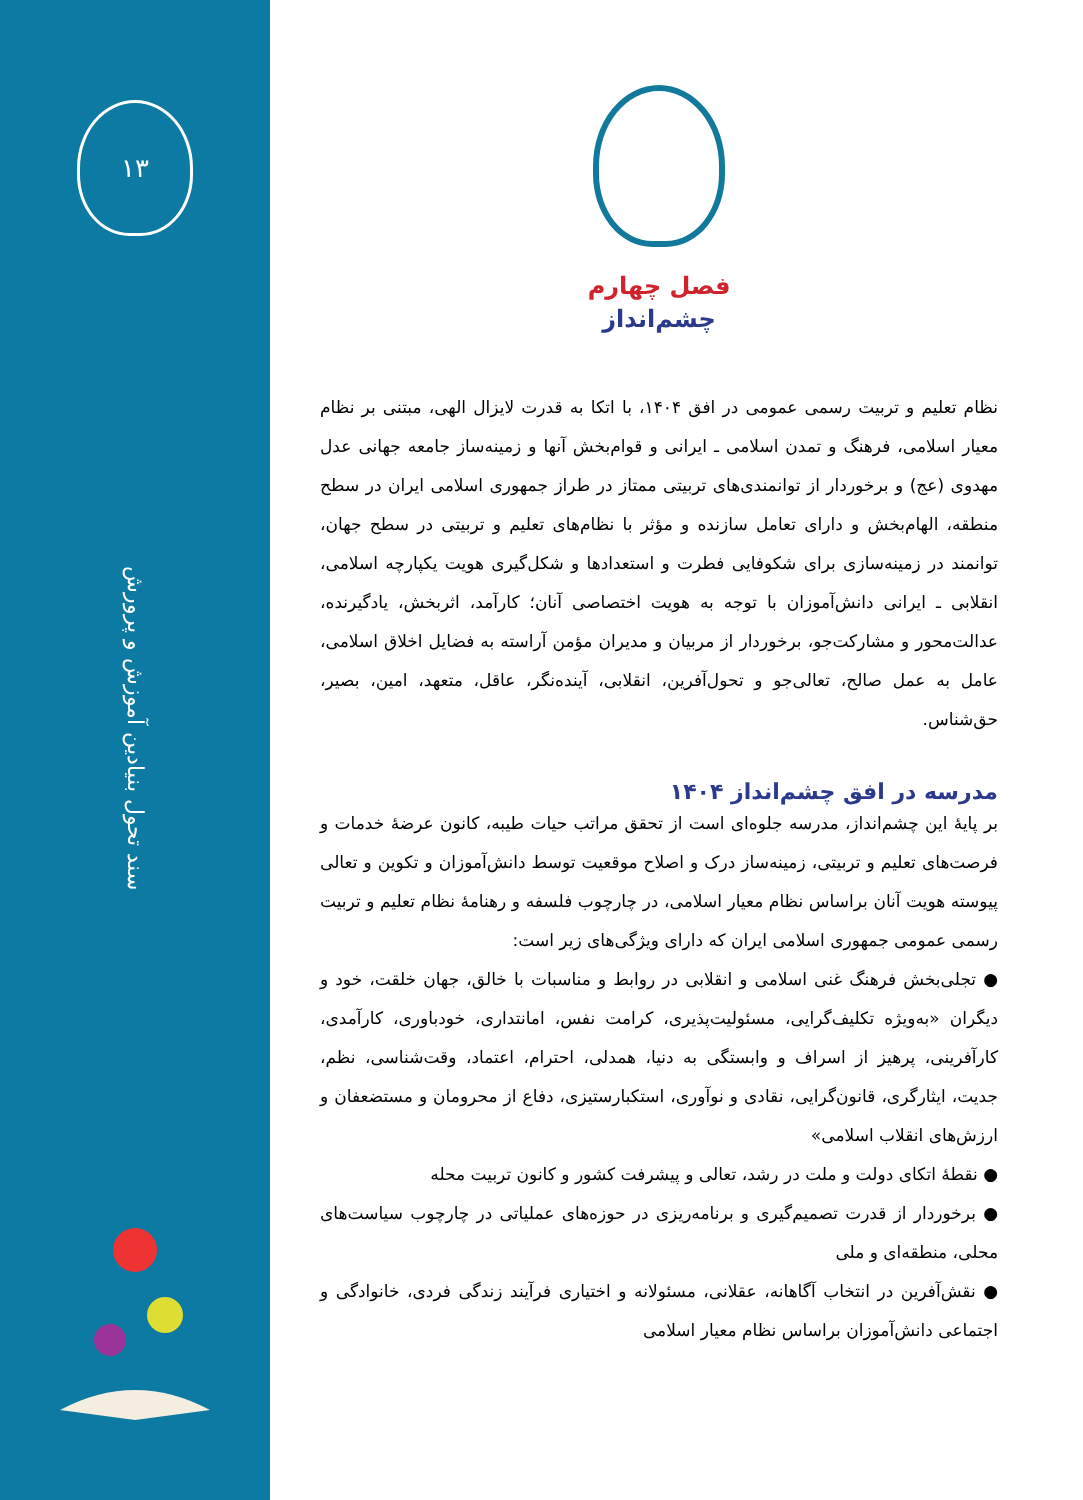فصل چهارم
چشم‌انداز
نظام تعلیم و تربیت رسمی عمومی در افق ۱۴۰۴، با اتکا به قدرت لایزال الهی، مبتنی بر نظام معیار اسلامی، فرهنگ و تمدن اسلامی ـ ایرانی و قوام‌بخش آنها و زمینه‌ساز جامعه جهانی عدل مهدوی (عج) و برخوردار از توانمندی‌های تربیتی ممتاز در طراز جمهوری اسلامی ایران در سطح منطقه، الهام‌بخش و دارای تعامل سازنده و مؤثر با نظام‌های تعلیم و تربیتی در سطح جهان، توانمند در زمینه‌سازی برای شکوفایی فطرت و استعدادها و شکل‌گیری هویت یکپارچه اسلامی، انقلابی ـ ایرانی دانش‌آموزان با توجه به هویت اختصاصی آنان؛ کارآمد، اثربخش، یادگیرنده، عدالت‌محور و مشارکت‌جو، برخوردار از مربیان و مدیران مؤمن آراسته به فضایل اخلاق اسلامی، عامل به عمل صالح، تعالی‌جو و تحول‌آفرین، انقلابی، آینده‌نگر، عاقل، متعهد، امین، بصیر، حق‌شناس.
مدرسه در افق چشم‌انداز ۱۴۰۴
بر پایهٔ این چشم‌انداز، مدرسه جلوه‌ای است از تحقق مراتب حیات طیبه، کانون عرضهٔ خدمات و فرصت‌های تعلیم و تربیتی، زمینه‌ساز درک و اصلاح موقعیت توسط دانش‌آموزان و تکوین و تعالی پیوسته هویت آنان براساس نظام معیار اسلامی، در چارچوب فلسفه و رهنامهٔ نظام تعلیم و تربیت رسمی عمومی جمهوری اسلامی ایران که دارای ویژگی‌های زیر است:
● تجلی‌بخش فرهنگ غنی اسلامی و انقلابی در روابط و مناسبات با خالق، جهان خلقت، خود و دیگران «به‌ویژه تکلیف‌گرایی، مسئولیت‌پذیری، کرامت نفس، امانتداری، خودباوری، کارآمدی، کارآفرینی، پرهیز از اسراف و وابستگی به دنیا، همدلی، احترام، اعتماد، وقت‌شناسی، نظم، جدیت، ایثارگری، قانون‌گرایی، نقادی و نوآوری، استکبارستیزی، دفاع از محرومان و مستضعفان و ارزش‌های انقلاب اسلامی»
● نقطهٔ اتکای دولت و ملت در رشد، تعالی و پیشرفت کشور و کانون تربیت محله
● برخوردار از قدرت تصمیم‌گیری و برنامه‌ریزی در حوزه‌های عملیاتی در چارچوب سیاست‌های محلی، منطقه‌ای و ملی
● نقش‌آفرین در انتخاب آگاهانه، عقلانی، مسئولانه و اختیاری فرآیند زندگی فردی، خانوادگی و اجتماعی دانش‌آموزان براساس نظام معیار اسلامی
۱۳
سند تحول بنیادین آموزش و پرورش